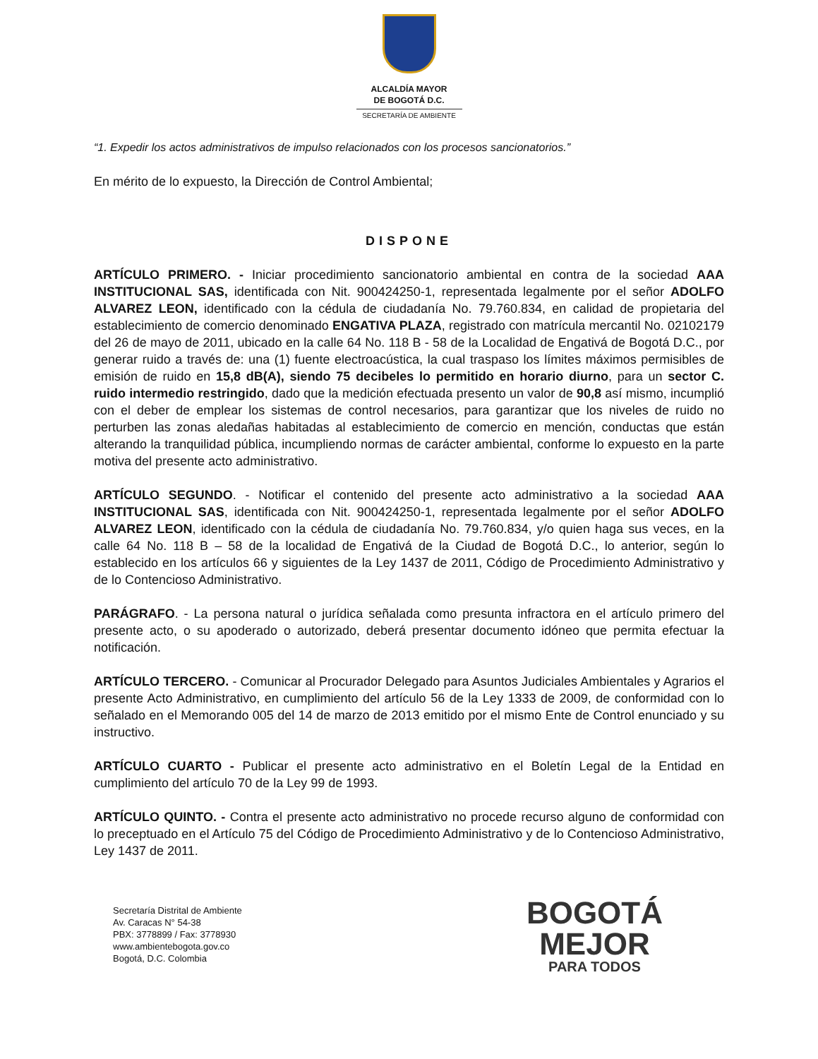ALCALDÍA MAYOR
DE BOGOTÁ D.C.
SECRETARÍA DE AMBIENTE
“1. Expedir los actos administrativos de impulso relacionados con los procesos sancionatorios.”
En mérito de lo expuesto, la Dirección de Control Ambiental;
DISPONE
ARTÍCULO PRIMERO. - Iniciar procedimiento sancionatorio ambiental en contra de la sociedad AAA INSTITUCIONAL SAS, identificada con Nit. 900424250-1, representada legalmente por el señor ADOLFO ALVAREZ LEON, identificado con la cédula de ciudadanía No. 79.760.834, en calidad de propietaria del establecimiento de comercio denominado ENGATIVA PLAZA, registrado con matrícula mercantil No. 02102179 del 26 de mayo de 2011, ubicado en la calle 64 No. 118 B - 58 de la Localidad de Engativá de Bogotá D.C., por generar ruido a través de: una (1) fuente electroacústica, la cual traspaso los límites máximos permisibles de emisión de ruido en 15,8 dB(A), siendo 75 decibeles lo permitido en horario diurno, para un sector C. ruido intermedio restringido, dado que la medición efectuada presento un valor de 90,8 así mismo, incumplió con el deber de emplear los sistemas de control necesarios, para garantizar que los niveles de ruido no perturben las zonas aledañas habitadas al establecimiento de comercio en mención, conductas que están alterando la tranquilidad pública, incumpliendo normas de carácter ambiental, conforme lo expuesto en la parte motiva del presente acto administrativo.
ARTÍCULO SEGUNDO. - Notificar el contenido del presente acto administrativo a la sociedad AAA INSTITUCIONAL SAS, identificada con Nit. 900424250-1, representada legalmente por el señor ADOLFO ALVAREZ LEON, identificado con la cédula de ciudadanía No. 79.760.834, y/o quien haga sus veces, en la calle 64 No. 118 B – 58 de la localidad de Engativá de la Ciudad de Bogotá D.C., lo anterior, según lo establecido en los artículos 66 y siguientes de la Ley 1437 de 2011, Código de Procedimiento Administrativo y de lo Contencioso Administrativo.
PARÁGRAFO. - La persona natural o jurídica señalada como presunta infractora en el artículo primero del presente acto, o su apoderado o autorizado, deberá presentar documento idóneo que permita efectuar la notificación.
ARTÍCULO TERCERO. - Comunicar al Procurador Delegado para Asuntos Judiciales Ambientales y Agrarios el presente Acto Administrativo, en cumplimiento del artículo 56 de la Ley 1333 de 2009, de conformidad con lo señalado en el Memorando 005 del 14 de marzo de 2013 emitido por el mismo Ente de Control enunciado y su instructivo.
ARTÍCULO CUARTO - Publicar el presente acto administrativo en el Boletín Legal de la Entidad en cumplimiento del artículo 70 de la Ley 99 de 1993.
ARTÍCULO QUINTO. - Contra el presente acto administrativo no procede recurso alguno de conformidad con lo preceptuado en el Artículo 75 del Código de Procedimiento Administrativo y de lo Contencioso Administrativo, Ley 1437 de 2011.
Secretaría Distrital de Ambiente
Av. Caracas N° 54-38
PBX: 3778899 / Fax: 3778930
www.ambientebogota.gov.co
Bogotá, D.C. Colombia
BOGOTÁ
MEJOR
PARA TODOS